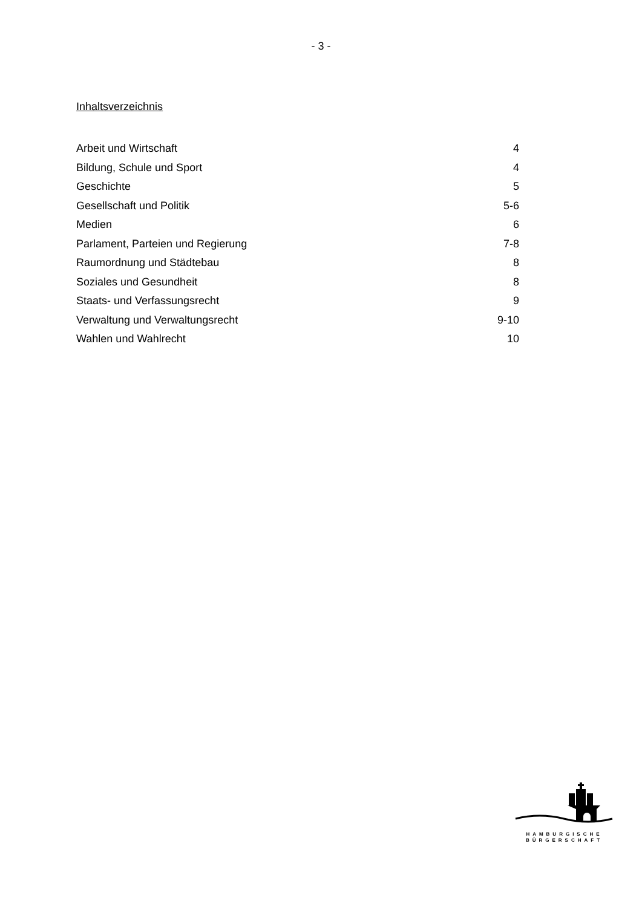- 3 -
Inhaltsverzeichnis
| Arbeit und Wirtschaft | 4 |
| Bildung, Schule und Sport | 4 |
| Geschichte | 5 |
| Gesellschaft und Politik | 5-6 |
| Medien | 6 |
| Parlament, Parteien und Regierung | 7-8 |
| Raumordnung und Städtebau | 8 |
| Soziales und Gesundheit | 8 |
| Staats- und Verfassungsrecht | 9 |
| Verwaltung und Verwaltungsrecht | 9-10 |
| Wahlen und Wahlrecht | 10 |
HAMBURGISCHE
BÜRGERSCHAFT